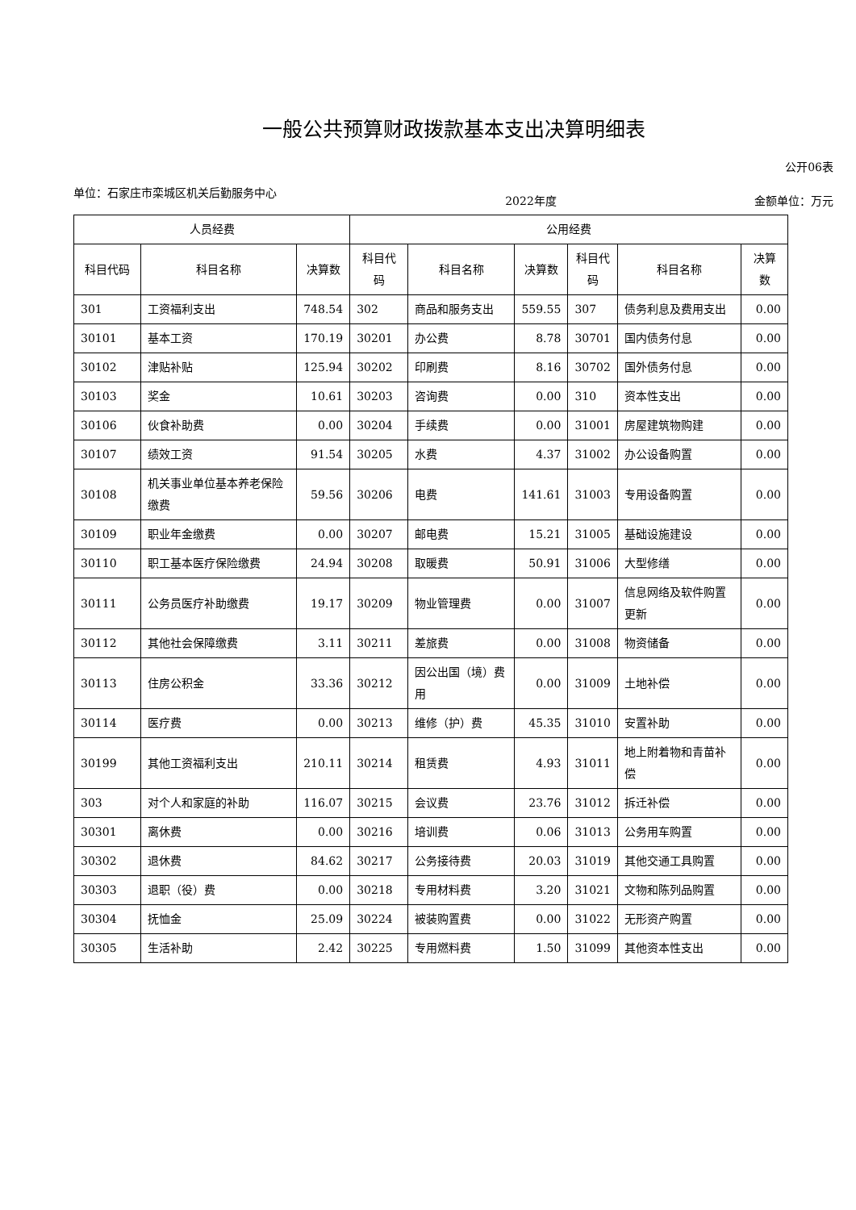一般公共预算财政拨款基本支出决算明细表
公开06表
单位：石家庄市栾城区机关后勤服务中心
2022年度 金额单位：万元
| 人员经费 | | | 公用经费 | | | | | |
| --- | --- | --- | --- | --- | --- | --- | --- | --- |
| 科目代码 | 科目名称 | 决算数 | 科目代码 | 科目名称 | 决算数 | 科目代码 | 科目名称 | 决算数 |
| 301 | 工资福利支出 | 748.54 | 302 | 商品和服务支出 | 559.55 | 307 | 债务利息及费用支出 | 0.00 |
| 30101 | 基本工资 | 170.19 | 30201 | 办公费 | 8.78 | 30701 | 国内债务付息 | 0.00 |
| 30102 | 津贴补贴 | 125.94 | 30202 | 印刷费 | 8.16 | 30702 | 国外债务付息 | 0.00 |
| 30103 | 奖金 | 10.61 | 30203 | 咨询费 | 0.00 | 310 | 资本性支出 | 0.00 |
| 30106 | 伙食补助费 | 0.00 | 30204 | 手续费 | 0.00 | 31001 | 房屋建筑物购建 | 0.00 |
| 30107 | 绩效工资 | 91.54 | 30205 | 水费 | 4.37 | 31002 | 办公设备购置 | 0.00 |
| 30108 | 机关事业单位基本养老保险缴费 | 59.56 | 30206 | 电费 | 141.61 | 31003 | 专用设备购置 | 0.00 |
| 30109 | 职业年金缴费 | 0.00 | 30207 | 邮电费 | 15.21 | 31005 | 基础设施建设 | 0.00 |
| 30110 | 职工基本医疗保险缴费 | 24.94 | 30208 | 取暖费 | 50.91 | 31006 | 大型修缮 | 0.00 |
| 30111 | 公务员医疗补助缴费 | 19.17 | 30209 | 物业管理费 | 0.00 | 31007 | 信息网络及软件购置更新 | 0.00 |
| 30112 | 其他社会保障缴费 | 3.11 | 30211 | 差旅费 | 0.00 | 31008 | 物资储备 | 0.00 |
| 30113 | 住房公积金 | 33.36 | 30212 | 因公出国（境）费用 | 0.00 | 31009 | 土地补偿 | 0.00 |
| 30114 | 医疗费 | 0.00 | 30213 | 维修（护）费 | 45.35 | 31010 | 安置补助 | 0.00 |
| 30199 | 其他工资福利支出 | 210.11 | 30214 | 租赁费 | 4.93 | 31011 | 地上附着物和青苗补偿 | 0.00 |
| 303 | 对个人和家庭的补助 | 116.07 | 30215 | 会议费 | 23.76 | 31012 | 拆迁补偿 | 0.00 |
| 30301 | 离休费 | 0.00 | 30216 | 培训费 | 0.06 | 31013 | 公务用车购置 | 0.00 |
| 30302 | 退休费 | 84.62 | 30217 | 公务接待费 | 20.03 | 31019 | 其他交通工具购置 | 0.00 |
| 30303 | 退职（役）费 | 0.00 | 30218 | 专用材料费 | 3.20 | 31021 | 文物和陈列品购置 | 0.00 |
| 30304 | 抚恤金 | 25.09 | 30224 | 被装购置费 | 0.00 | 31022 | 无形资产购置 | 0.00 |
| 30305 | 生活补助 | 2.42 | 30225 | 专用燃料费 | 1.50 | 31099 | 其他资本性支出 | 0.00 |